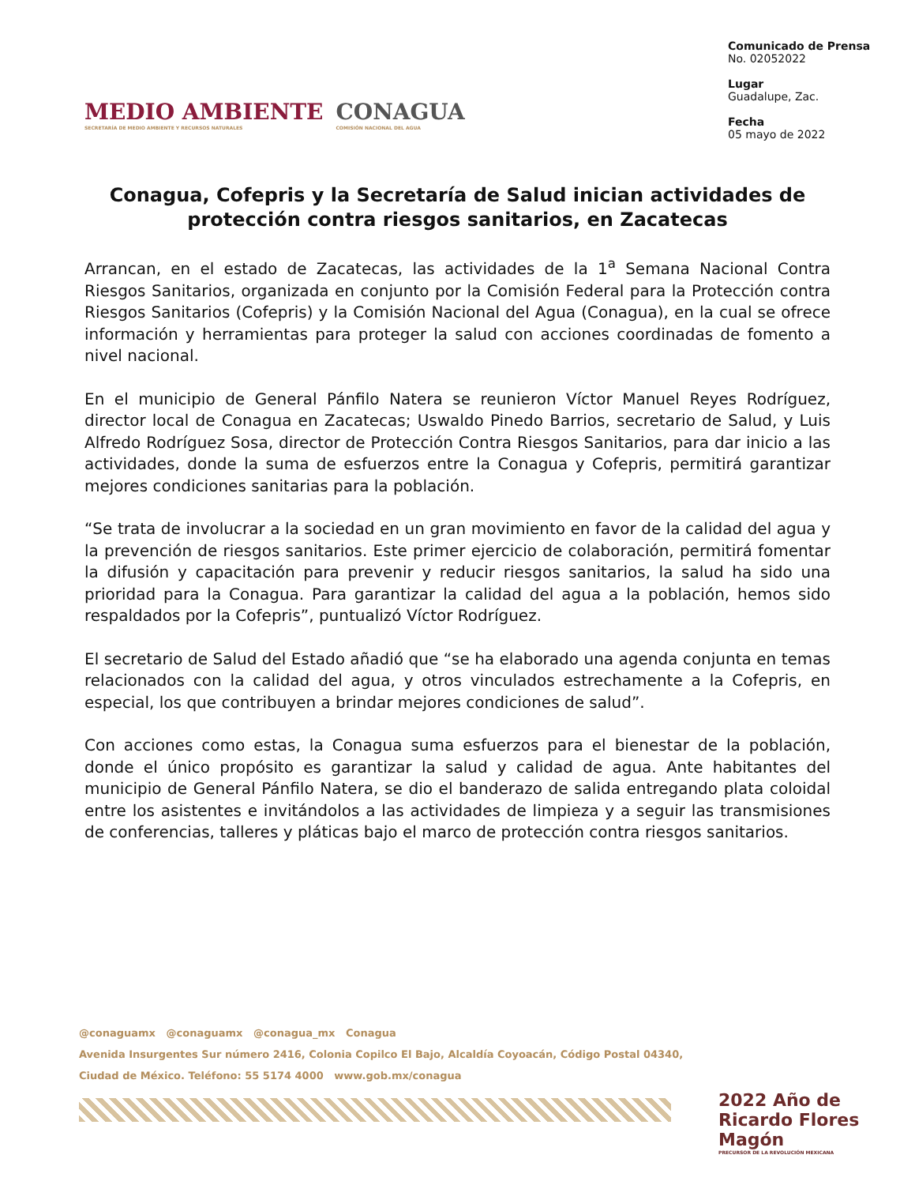MEDIO AMBIENTE
SECRETARÍA DE MEDIO AMBIENTE Y RECURSOS NATURALES
CONAGUA
COMISIÓN NACIONAL DEL AGUA
Comunicado de Prensa
No. 02052022
Lugar
Guadalupe, Zac.
Fecha
05 mayo de 2022
Conagua, Cofepris y la Secretaría de Salud inician actividades de protección contra riesgos sanitarios, en Zacatecas
Arrancan, en el estado de Zacatecas, las actividades de la 1<sup>a</sup> Semana Nacional Contra Riesgos Sanitarios, organizada en conjunto por la Comisión Federal para la Protección contra Riesgos Sanitarios (Cofepris) y la Comisión Nacional del Agua (Conagua), en la cual se ofrece información y herramientas para proteger la salud con acciones coordinadas de fomento a nivel nacional.
En el municipio de General Pánfilo Natera se reunieron Víctor Manuel Reyes Rodríguez, director local de Conagua en Zacatecas; Uswaldo Pinedo Barrios, secretario de Salud, y Luis Alfredo Rodríguez Sosa, director de Protección Contra Riesgos Sanitarios, para dar inicio a las actividades, donde la suma de esfuerzos entre la Conagua y Cofepris, permitirá garantizar mejores condiciones sanitarias para la población.
“Se trata de involucrar a la sociedad en un gran movimiento en favor de la calidad del agua y la prevención de riesgos sanitarios. Este primer ejercicio de colaboración, permitirá fomentar la difusión y capacitación para prevenir y reducir riesgos sanitarios, la salud ha sido una prioridad para la Conagua. Para garantizar la calidad del agua a la población, hemos sido respaldados por la Cofepris”, puntualizó Víctor Rodríguez.
El secretario de Salud del Estado añadió que “se ha elaborado una agenda conjunta en temas relacionados con la calidad del agua, y otros vinculados estrechamente a la Cofepris, en especial, los que contribuyen a brindar mejores condiciones de salud”.
Con acciones como estas, la Conagua suma esfuerzos para el bienestar de la población, donde el único propósito es garantizar la salud y calidad de agua. Ante habitantes del municipio de General Pánfilo Natera, se dio el banderazo de salida entregando plata coloidal entre los asistentes e invitándolos a las actividades de limpieza y a seguir las transmisiones de conferencias, talleres y pláticas bajo el marco de protección contra riesgos sanitarios.
@conaguamx @conaguamx @conagua_mx Conagua
Avenida Insurgentes Sur número 2416, Colonia Copilco El Bajo, Alcaldía Coyoacán, Código Postal 04340,
Ciudad de México. Teléfono: 55 5174 4000 www.gob.mx/conagua
2022 Año de Ricardo Flores Magón
PRECURSOR DE LA REVOLUCIÓN MEXICANA